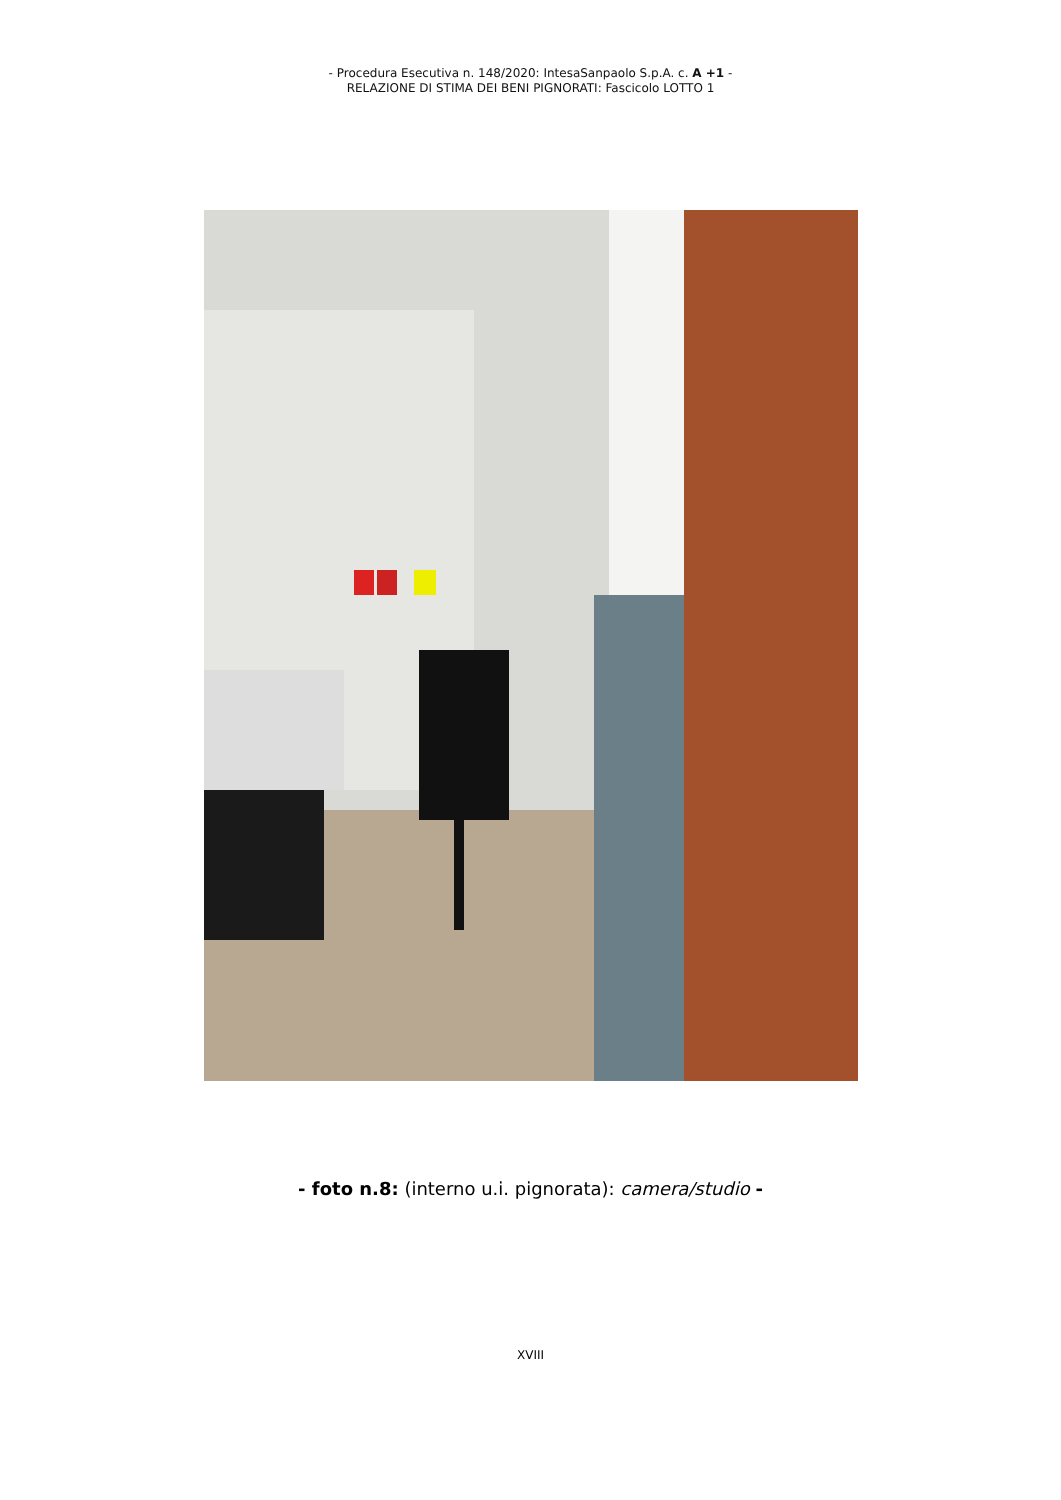- Procedura Esecutiva n. 148/2020: IntesaSanpaolo S.p.A. c. A +1 -
RELAZIONE DI STIMA DEI BENI PIGNORATI: Fascicolo LOTTO 1
- foto n.8: (interno u.i. pignorata): camera/studio -
XVIII